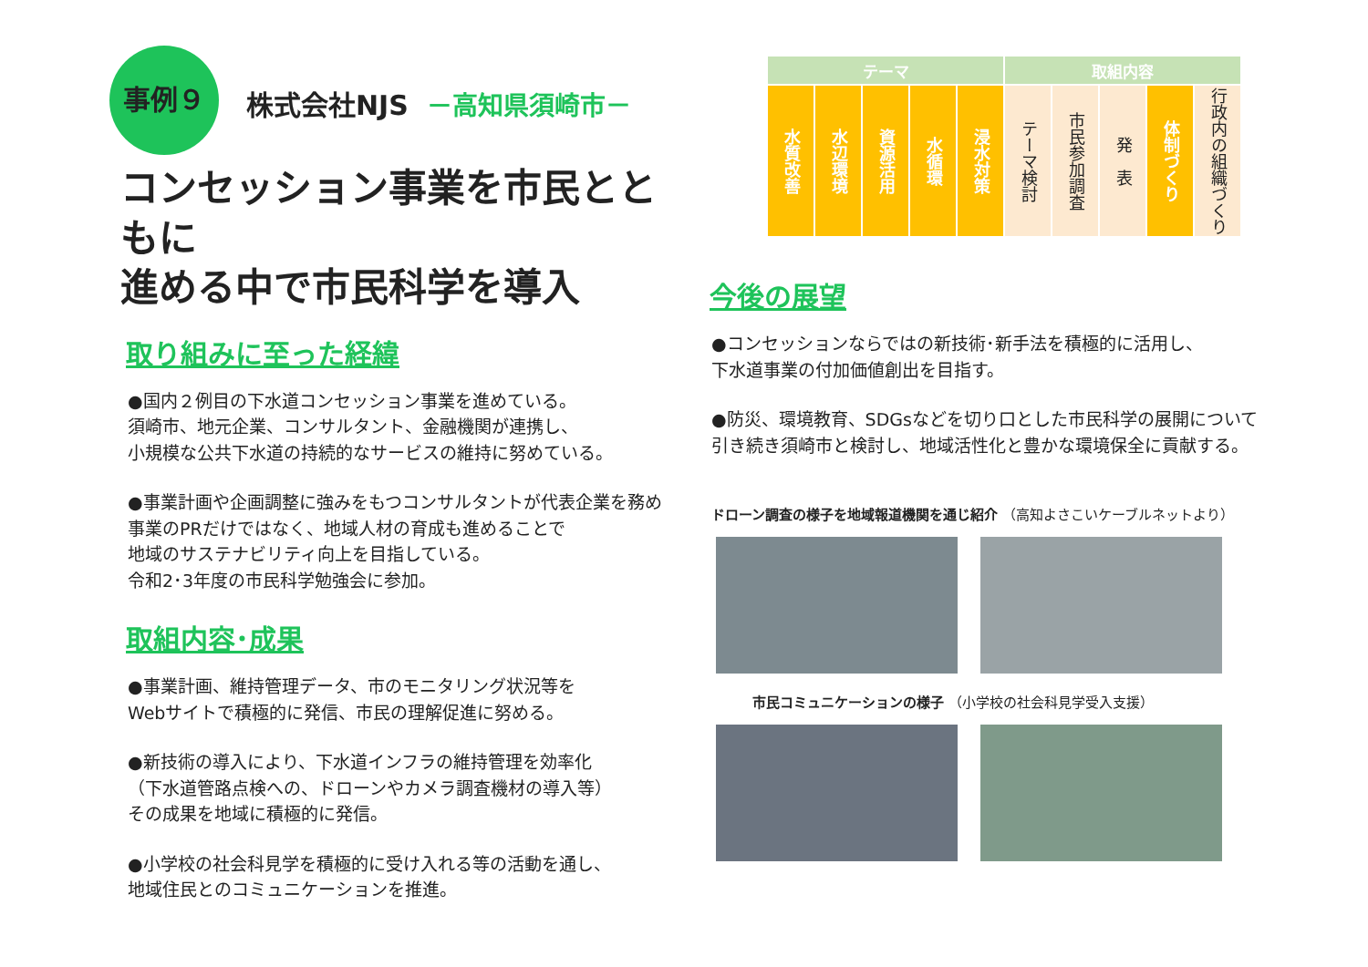事例９ 株式会社NJS －高知県須崎市－
コンセッション事業を市民とともに
進める中で市民科学を導入
取り組みに至った経緯
●国内２例目の下水道コンセッション事業を進めている。
須崎市、地元企業、コンサルタント、金融機関が連携し、
小規模な公共下水道の持続的なサービスの維持に努めている。
●事業計画や企画調整に強みをもつコンサルタントが代表企業を務め
事業のPRだけではなく、地域人材の育成も進めることで
地域のサステナビリティ向上を目指している。
令和2･3年度の市民科学勉強会に参加。
取組内容･成果
●事業計画、維持管理データ、市のモニタリング状況等を
Webサイトで積極的に発信、市民の理解促進に努める。
●新技術の導入により、下水道インフラの維持管理を効率化
（下水道管路点検への、ドローンやカメラ調査機材の導入等）
その成果を地域に積極的に発信。
●小学校の社会科見学を積極的に受け入れる等の活動を通し、
地域住民とのコミュニケーションを推進。
| テーマ | | | | | 取組内容 | | | | |
| --- | --- | --- | --- | --- | --- | --- | --- | --- | --- |
| 水質改善 | 水辺環境 | 資源活用 | 水循環 | 浸水対策 | テーマ検討 | 市民参加調査 | 発 表 | 体制づくり | 行政内の組織づくり |
今後の展望
●コンセッションならではの新技術･新手法を積極的に活用し、
下水道事業の付加価値創出を目指す。
●防災、環境教育、SDGsなどを切り口とした市民科学の展開について
引き続き須崎市と検討し、地域活性化と豊かな環境保全に貢献する。
ドローン調査の様子を地域報道機関を通じ紹介 （高知よさこいケーブルネットより）
市民コミュニケーションの様子 （小学校の社会科見学受入支援）